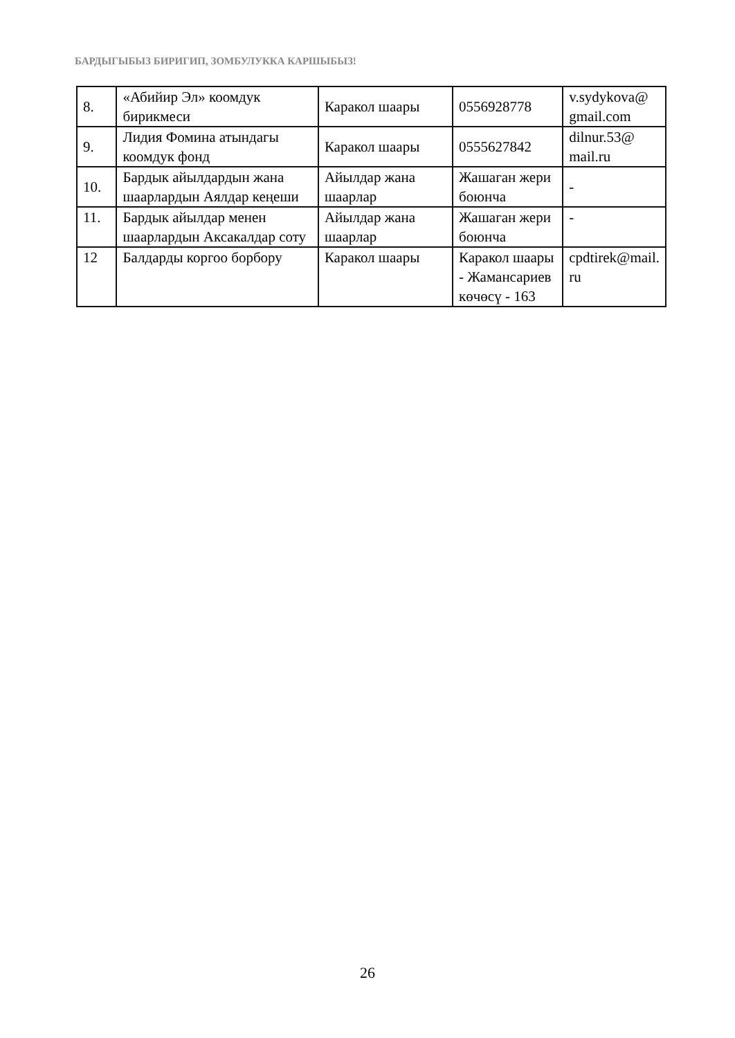БАРДЫГЫБЫЗ БИРИГИП, ЗОМБУЛУККА КАРШЫБЫЗ!
| 8. | «Абийир Эл» коомдук бирикмеси | Каракол шаары | 0556928778 | v.sydykova@ gmail.com |
| 9. | Лидия Фомина атындагы коомдук фонд | Каракол шаары | 0555627842 | dilnur.53@ mail.ru |
| 10. | Бардык айылдардын жана шаарлардын Аялдар кеңеши | Айылдар жана шаарлар | Жашаган жери боюнча | - |
| 11. | Бардык айылдар менен шаарлардын Аксакалдар соту | Айылдар жана шаарлар | Жашаган жери боюнча | - |
| 12 | Балдарды коргоо борбору | Каракол шаары | Каракол шаары - Жамансариев көчөсү - 163 | cpdtirek@mail. ru |
26